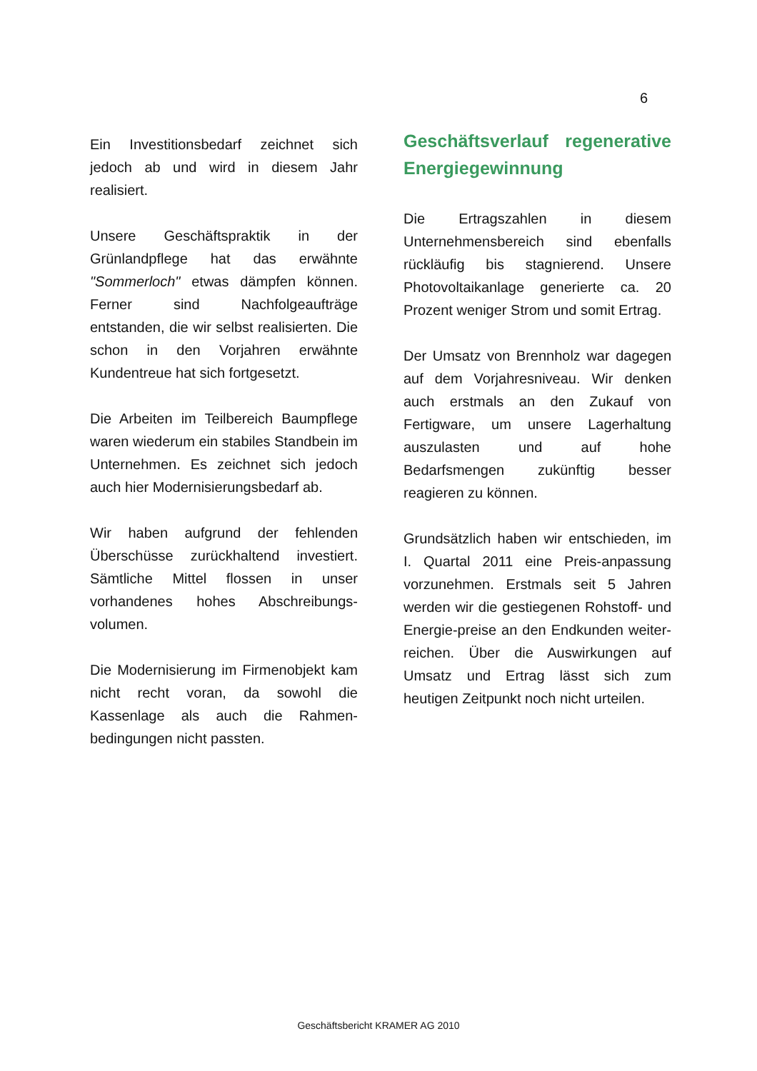6
Ein Investitionsbedarf zeichnet sich jedoch ab und wird in diesem Jahr realisiert.
Unsere Geschäftspraktik in der Grünlandpflege hat das erwähnte "Sommerloch" etwas dämpfen können. Ferner sind Nachfolgeaufträge entstanden, die wir selbst realisierten. Die schon in den Vorjahren erwähnte Kundentreue hat sich fortgesetzt.
Die Arbeiten im Teilbereich Baumpflege waren wiederum ein stabiles Standbein im Unternehmen. Es zeichnet sich jedoch auch hier Modernisierungsbedarf ab.
Wir haben aufgrund der fehlenden Überschüsse zurückhaltend investiert. Sämtliche Mittel flossen in unser vorhandenes hohes Abschreibungs-volumen.
Die Modernisierung im Firmenobjekt kam nicht recht voran, da sowohl die Kassenlage als auch die Rahmen-bedingungen nicht passten.
Geschäftsverlauf regenerative Energiegewinnung
Die Ertragszahlen in diesem Unternehmensbereich sind ebenfalls rückläufig bis stagnierend. Unsere Photovoltaikanlage generierte ca. 20 Prozent weniger Strom und somit Ertrag.
Der Umsatz von Brennholz war dagegen auf dem Vorjahresniveau. Wir denken auch erstmals an den Zukauf von Fertigware, um unsere Lagerhaltung auszulasten und auf hohe Bedarfsmengen zukünftig besser reagieren zu können.
Grundsätzlich haben wir entschieden, im I. Quartal 2011 eine Preis-anpassung vorzunehmen. Erstmals seit 5 Jahren werden wir die gestiegenen Rohstoff- und Energie-preise an den Endkunden weiter-reichen. Über die Auswirkungen auf Umsatz und Ertrag lässt sich zum heutigen Zeitpunkt noch nicht urteilen.
Geschäftsbericht KRAMER AG 2010